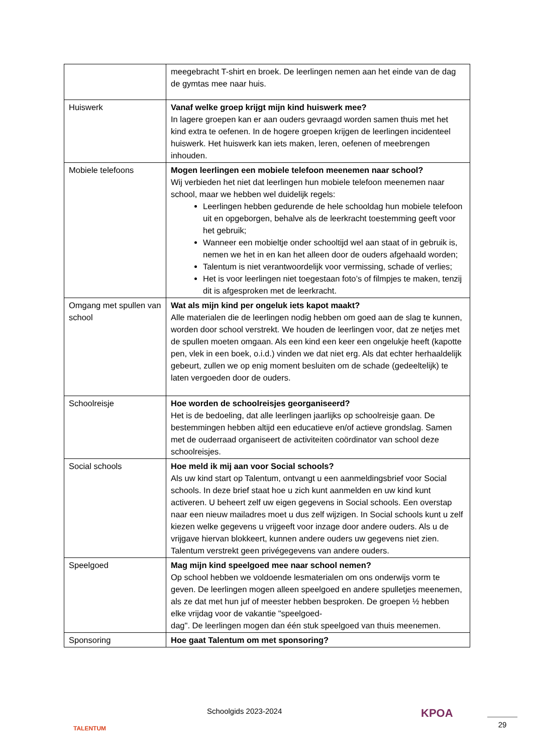| | meegebracht T-shirt en broek. De leerlingen nemen aan het einde van de dag de gymtas mee naar huis. |
| Huiswerk | Vanaf welke groep krijgt mijn kind huiswerk mee? In lagere groepen kan er aan ouders gevraagd worden samen thuis met het kind extra te oefenen. In de hogere groepen krijgen de leerlingen incidenteel huiswerk. Het huiswerk kan iets maken, leren, oefenen of meebrengen inhouden. |
| Mobiele telefoons | Mogen leerlingen een mobiele telefoon meenemen naar school? Wij verbieden het niet dat leerlingen hun mobiele telefoon meenemen naar school, maar we hebben wel duidelijk regels: Leerlingen hebben gedurende de hele schooldag hun mobiele telefoon uit en opgeborgen, behalve als de leerkracht toestemming geeft voor het gebruik; Wanneer een mobieltje onder schooltijd wel aan staat of in gebruik is, nemen we het in en kan het alleen door de ouders afgehaald worden; Talentum is niet verantwoordelijk voor vermissing, schade of verlies; Het is voor leerlingen niet toegestaan foto’s of filmpjes te maken, tenzij dit is afgesproken met de leerkracht. |
| Omgang met spullen van school | Wat als mijn kind per ongeluk iets kapot maakt? Alle materialen die de leerlingen nodig hebben om goed aan de slag te kunnen, worden door school verstrekt. We houden de leerlingen voor, dat ze netjes met de spullen moeten omgaan. Als een kind een keer een ongelukje heeft (kapotte pen, vlek in een boek, o.i.d.) vinden we dat niet erg. Als dat echter herhaaldelijk gebeurt, zullen we op enig moment besluiten om de schade (gedeeltelijk) te laten vergoeden door de ouders. |
| Schoolreisje | Hoe worden de schoolreisjes georganiseerd? Het is de bedoeling, dat alle leerlingen jaarlijks op schoolreisje gaan. De bestemmingen hebben altijd een educatieve en/of actieve grondslag. Samen met de ouderraad organiseert de activiteiten coördinator van school deze schoolreisjes. |
| Social schools | Hoe meld ik mij aan voor Social schools? Als uw kind start op Talentum, ontvangt u een aanmeldingsbrief voor Social schools. In deze brief staat hoe u zich kunt aanmelden en uw kind kunt activeren. U beheert zelf uw eigen gegevens in Social schools. Een overstap naar een nieuw mailadres moet u dus zelf wijzigen. In Social schools kunt u zelf kiezen welke gegevens u vrijgeeft voor inzage door andere ouders. Als u de vrijgave hiervan blokkeert, kunnen andere ouders uw gegevens niet zien. Talentum verstrekt geen privégegevens van andere ouders. |
| Speelgoed | Mag mijn kind speelgoed mee naar school nemen? Op school hebben we voldoende lesmaterialen om ons onderwijs vorm te geven. De leerlingen mogen alleen speelgoed en andere spulletjes meenemen, als ze dat met hun juf of meester hebben besproken. De groepen ½ hebben elke vrijdag voor de vakantie "speelgoed- dag". De leerlingen mogen dan één stuk speelgoed van thuis meenemen. |
| Sponsoring | Hoe gaat Talentum om met sponsoring? |
TALENTUM Schoolgids 2023-2024 KPOA
29